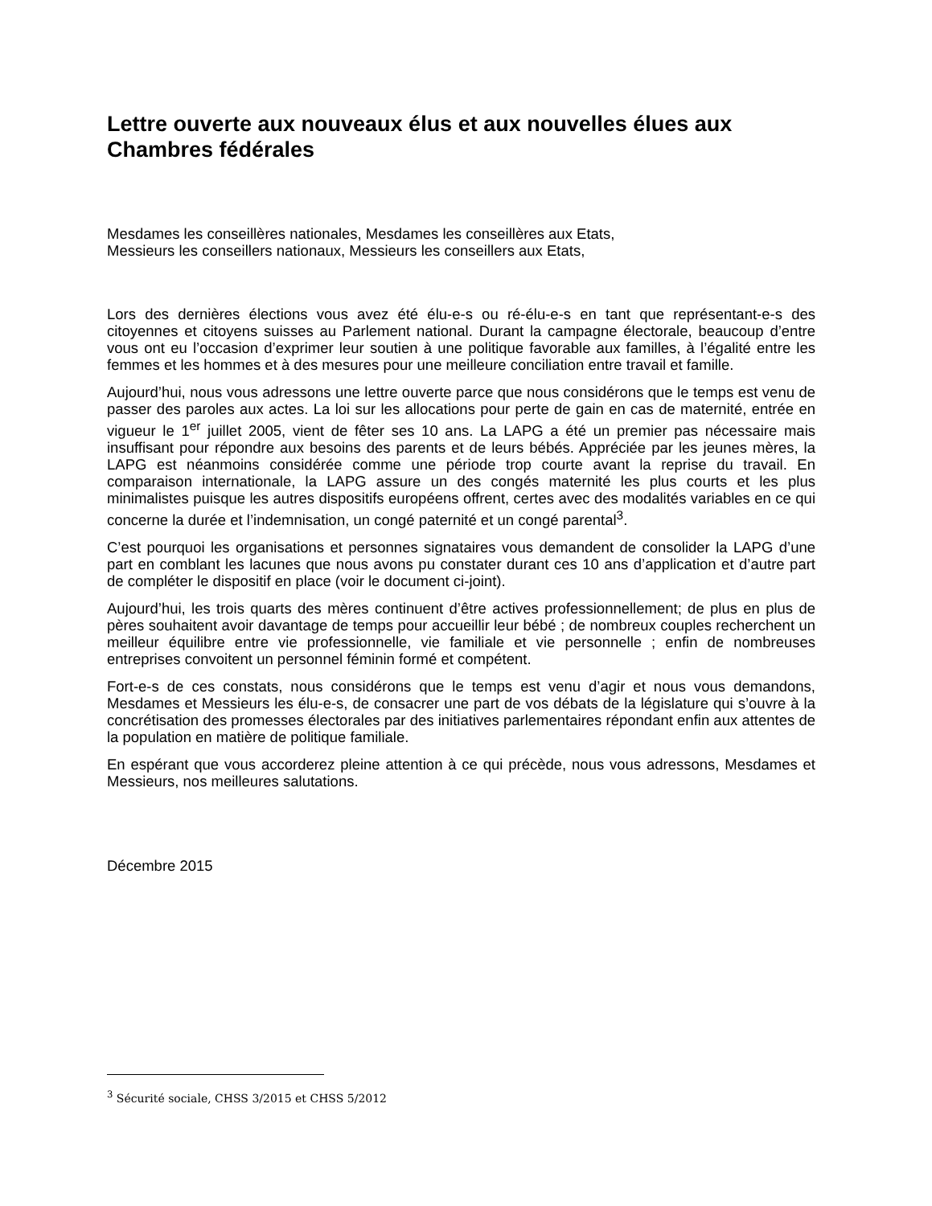Lettre ouverte aux nouveaux élus et aux nouvelles élues aux Chambres fédérales
Mesdames les conseillères nationales, Mesdames les conseillères aux Etats,
Messieurs les conseillers nationaux, Messieurs les conseillers aux Etats,
Lors des dernières élections vous avez été élu-e-s ou ré-élu-e-s en tant que représentant-e-s des citoyennes et citoyens suisses au Parlement national. Durant la campagne électorale, beaucoup d’entre vous ont eu l’occasion d’exprimer leur soutien à une politique favorable aux familles, à l’égalité entre les femmes et les hommes et à des mesures pour une meilleure conciliation entre travail et famille.
Aujourd’hui, nous vous adressons une lettre ouverte parce que nous considérons que le temps est venu de passer des paroles aux actes. La loi sur les allocations pour perte de gain en cas de maternité, entrée en vigueur le 1<sup>er</sup> juillet 2005, vient de fêter ses 10 ans. La LAPG a été un premier pas nécessaire mais insuffisant pour répondre aux besoins des parents et de leurs bébés. Appréciée par les jeunes mères, la LAPG est néanmoins considérée comme une période trop courte avant la reprise du travail. En comparaison internationale, la LAPG assure un des congés maternité les plus courts et les plus minimalistes puisque les autres dispositifs européens offrent, certes avec des modalités variables en ce qui concerne la durée et l’indemnisation, un congé paternité et un congé parental<sup>3</sup>.
C’est pourquoi les organisations et personnes signataires vous demandent de consolider la LAPG d’une part en comblant les lacunes que nous avons pu constater durant ces 10 ans d’application et d’autre part de compléter le dispositif en place (voir le document ci-joint).
Aujourd’hui, les trois quarts des mères continuent d’être actives professionnellement; de plus en plus de pères souhaitent avoir davantage de temps pour accueillir leur bébé ; de nombreux couples recherchent un meilleur équilibre entre vie professionnelle, vie familiale et vie personnelle ; enfin de nombreuses entreprises convoitent un personnel féminin formé et compétent.
Fort-e-s de ces constats, nous considérons que le temps est venu d’agir et nous vous demandons, Mesdames et Messieurs les élu-e-s, de consacrer une part de vos débats de la législature qui s’ouvre à la concrétisation des promesses électorales par des initiatives parlementaires répondant enfin aux attentes de la population en matière de politique familiale.
En espérant que vous accorderez pleine attention à ce qui précède, nous vous adressons, Mesdames et Messieurs, nos meilleures salutations.
Décembre 2015
<sup>3</sup> Sécurité sociale, CHSS 3/2015 et CHSS 5/2012